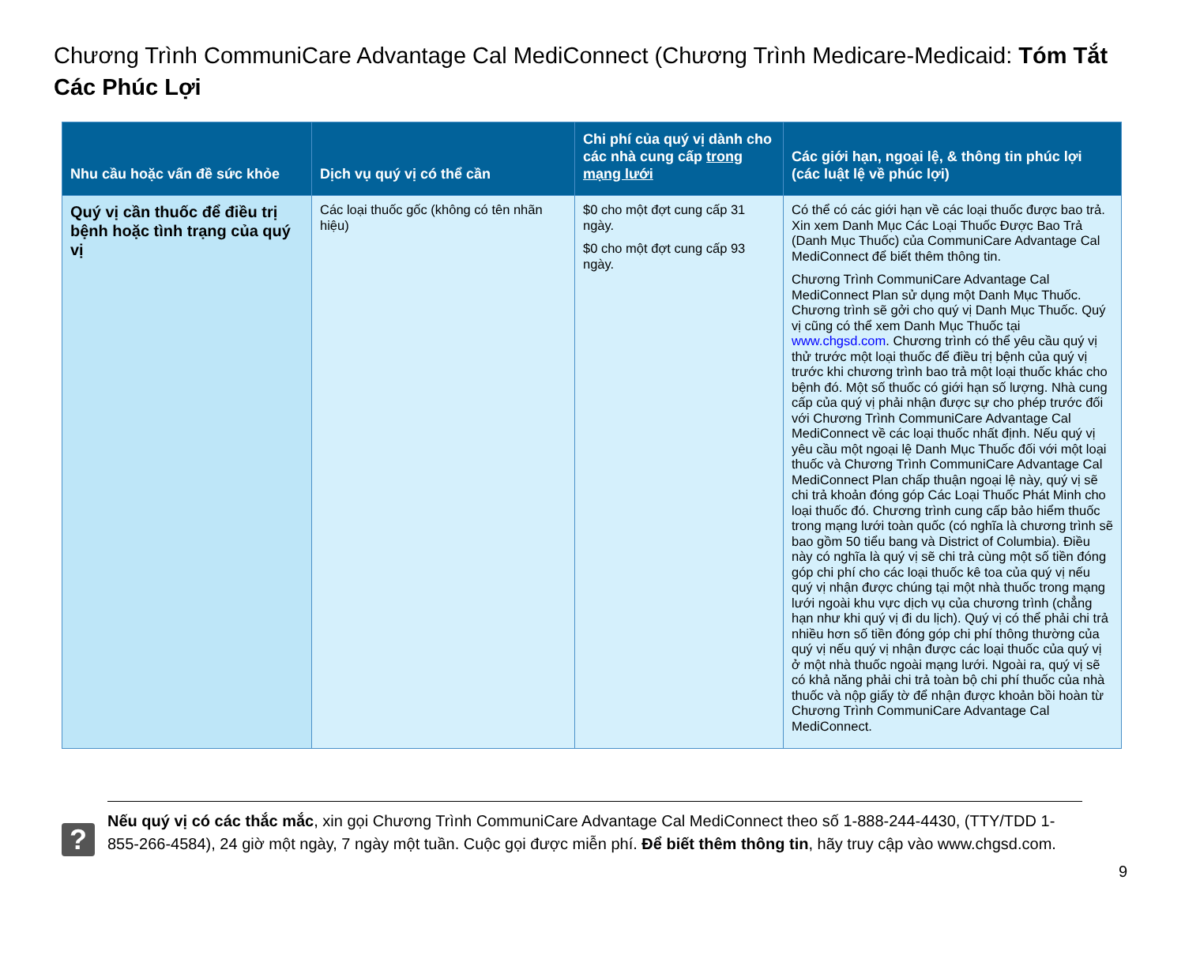Chương Trình CommuniCare Advantage Cal MediConnect (Chương Trình Medicare-Medicaid: Tóm Tắt Các Phúc Lợi
| Nhu cầu hoặc vấn đề sức khỏe | Dịch vụ quý vị có thể cần | Chi phí của quý vị dành cho các nhà cung cấp trong mạng lưới | Các giới hạn, ngoại lệ, & thông tin phúc lợi (các luật lệ về phúc lợi) |
| --- | --- | --- | --- |
| Quý vị cần thuốc để điều trị bệnh hoặc tình trạng của quý vị | Các loại thuốc gốc (không có tên nhãn hiệu) | $0 cho một đợt cung cấp 31 ngày. $0 cho một đợt cung cấp 93 ngày. | Có thể có các giới hạn về các loại thuốc được bao trả. Xin xem Danh Mục Các Loại Thuốc Được Bao Trả (Danh Mục Thuốc) của CommuniCare Advantage Cal MediConnect để biết thêm thông tin. Chương Trình CommuniCare Advantage Cal MediConnect Plan sử dụng một Danh Mục Thuốc. Chương trình sẽ gởi cho quý vị Danh Mục Thuốc. Quý vị cũng có thể xem Danh Mục Thuốc tại www.chgsd.com . Chương trình có thể yêu cầu quý vị thử trước một loại thuốc để điều trị bệnh của quý vị trước khi chương trình bao trả một loại thuốc khác cho bệnh đó. Một số thuốc có giới hạn số lượng. Nhà cung cấp của quý vị phải nhận được sự cho phép trước đối với Chương Trình CommuniCare Advantage Cal MediConnect về các loại thuốc nhất định. Nếu quý vị yêu cầu một ngoại lệ Danh Mục Thuốc đối với một loại thuốc và Chương Trình CommuniCare Advantage Cal MediConnect Plan chấp thuận ngoại lệ này, quý vị sẽ chi trả khoản đóng góp Các Loại Thuốc Phát Minh cho loại thuốc đó. Chương trình cung cấp bảo hiểm thuốc trong mạng lưới toàn quốc (có nghĩa là chương trình sẽ bao gồm 50 tiểu bang và District of Columbia). Điều này có nghĩa là quý vị sẽ chi trả cùng một số tiền đóng góp chi phí cho các loại thuốc kê toa của quý vị nếu quý vị nhận được chúng tại một nhà thuốc trong mạng lưới ngoài khu vực dịch vụ của chương trình (chẳng hạn như khi quý vị đi du lịch). Quý vị có thể phải chi trả nhiều hơn số tiền đóng góp chi phí thông thường của quý vị nếu quý vị nhận được các loại thuốc của quý vị ở một nhà thuốc ngoài mạng lưới. Ngoài ra, quý vị sẽ có khả năng phải chi trả toàn bộ chi phí thuốc của nhà thuốc và nộp giấy tờ để nhận được khoản bồi hoàn từ Chương Trình CommuniCare Advantage Cal MediConnect. |
?
Nếu quý vị có các thắc mắc, xin gọi Chương Trình CommuniCare Advantage Cal MediConnect theo số 1-888-244-4430, (TTY/TDD 1-855-266-4584), 24 giờ một ngày, 7 ngày một tuần. Cuộc gọi được miễn phí. Để biết thêm thông tin, hãy truy cập vào www.chgsd.com.
9